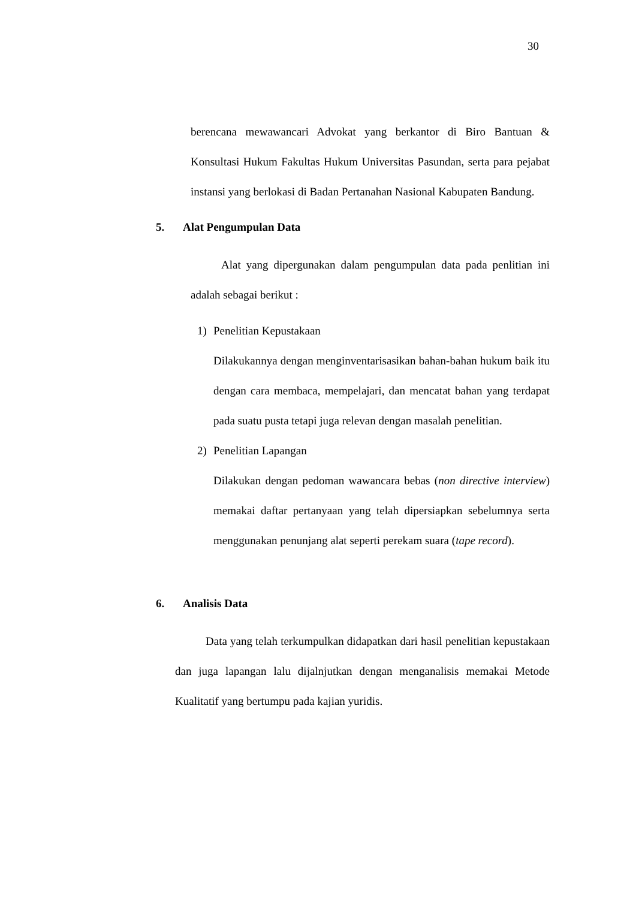30
berencana mewawancari Advokat yang berkantor di Biro Bantuan & Konsultasi Hukum Fakultas Hukum Universitas Pasundan, serta para pejabat instansi yang berlokasi di Badan Pertanahan Nasional Kabupaten Bandung.
5. Alat Pengumpulan Data
Alat yang dipergunakan dalam pengumpulan data pada penlitian ini adalah sebagai berikut :
1) Penelitian Kepustakaan
Dilakukannya dengan menginventarisasikan bahan-bahan hukum baik itu dengan cara membaca, mempelajari, dan mencatat bahan yang terdapat pada suatu pusta tetapi juga relevan dengan masalah penelitian.
2) Penelitian Lapangan
Dilakukan dengan pedoman wawancara bebas (non directive interview) memakai daftar pertanyaan yang telah dipersiapkan sebelumnya serta menggunakan penunjang alat seperti perekam suara (tape record).
6. Analisis Data
Data yang telah terkumpulkan didapatkan dari hasil penelitian kepustakaan dan juga lapangan lalu dijalnjutkan dengan menganalisis memakai Metode Kualitatif yang bertumpu pada kajian yuridis.